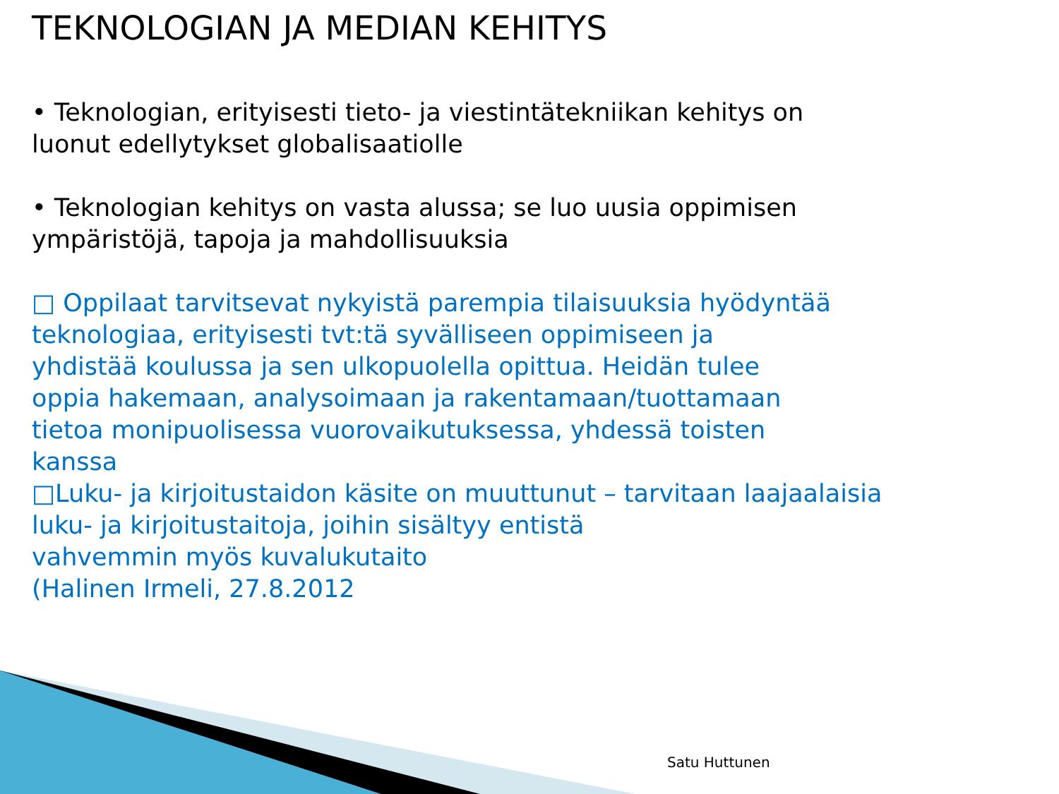TEKNOLOGIAN JA MEDIAN KEHITYS
• Teknologian, erityisesti tieto- ja viestintätekniikan kehitys on
luonut edellytykset globalisaatiolle
• Teknologian kehitys on vasta alussa; se luo uusia oppimisen
ympäristöjä, tapoja ja mahdollisuuksia
□ Oppilaat tarvitsevat nykyistä parempia tilaisuuksia hyödyntää
teknologiaa, erityisesti tvt:tä syvälliseen oppimiseen ja
yhdistää koulussa ja sen ulkopuolella opittua. Heidän tulee
oppia hakemaan, analysoimaan ja rakentamaan/tuottamaan
tietoa monipuolisessa vuorovaikutuksessa, yhdessä toisten
kanssa
□Luku- ja kirjoitustaidon käsite on muuttunut – tarvitaan laajaalaisia
luku- ja kirjoitustaitoja, joihin sisältyy entistä
vahvemmin myös kuvalukutaito
(Halinen Irmeli, 27.8.2012
Satu Huttunen